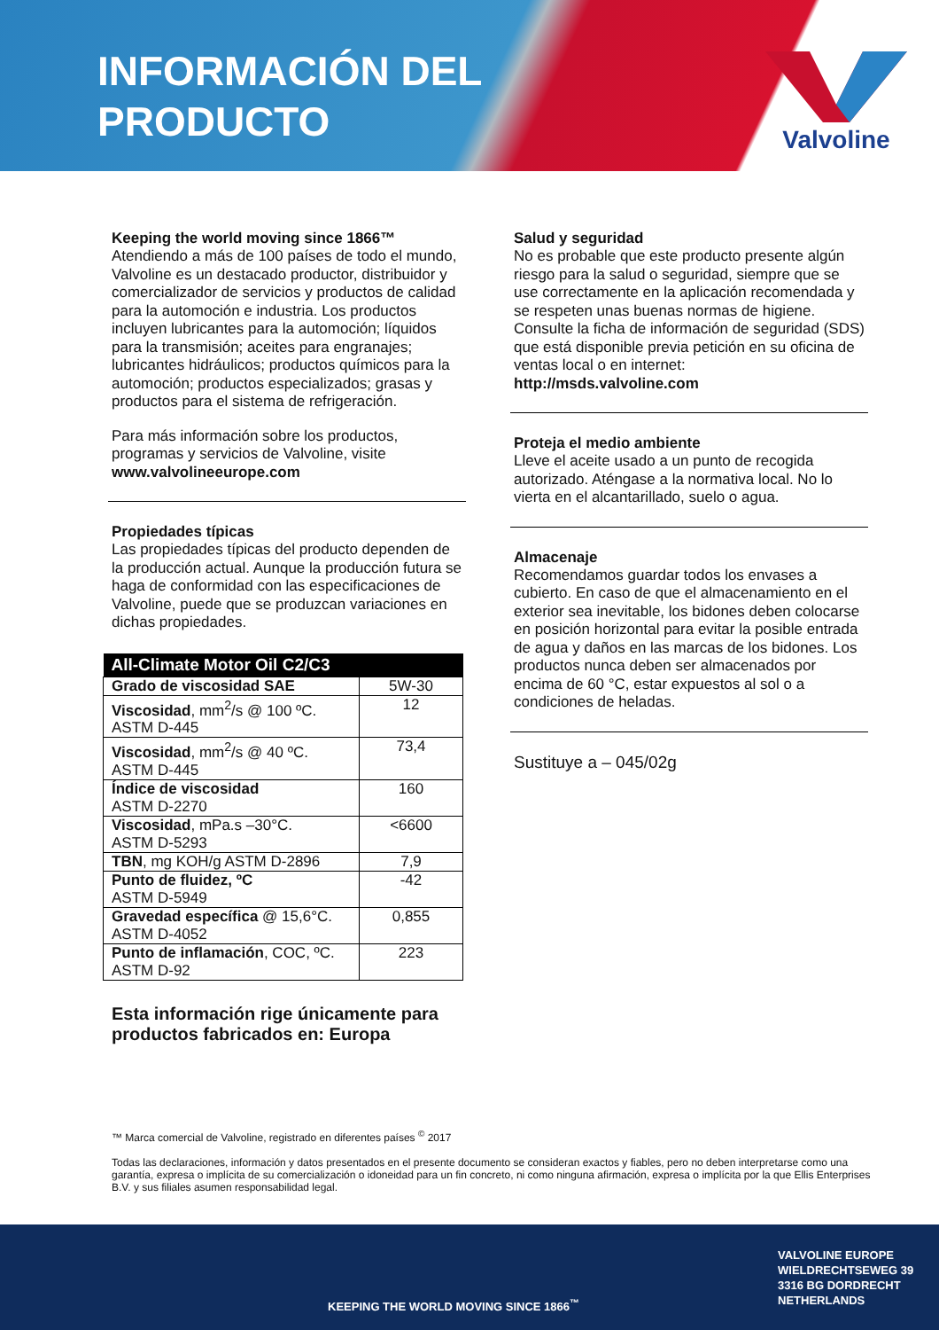INFORMACIÓN DEL
PRODUCTO
Valvoline
Keeping the world moving since 1866™
Atendiendo a más de 100 países de todo el mundo, Valvoline es un destacado productor, distribuidor y comercializador de servicios y productos de calidad para la automoción e industria. Los productos incluyen lubricantes para la automoción; líquidos para la transmisión; aceites para engranajes; lubricantes hidráulicos; productos químicos para la automoción; productos especializados; grasas y productos para el sistema de refrigeración.
Para más información sobre los productos, programas y servicios de Valvoline, visite www.valvolineeurope.com
Propiedades típicas
Las propiedades típicas del producto dependen de la producción actual. Aunque la producción futura se haga de conformidad con las especificaciones de Valvoline, puede que se produzcan variaciones en dichas propiedades.
| All-Climate Motor Oil C2/C3 | |
| --- | --- |
| Grado de viscosidad SAE | 5W-30 |
| Viscosidad , mm<sup>2</sup>/s @ 100 ºC. ASTM D-445 | 12 |
| Viscosidad , mm<sup>2</sup>/s @ 40 ºC. ASTM D-445 | 73,4 |
| Índice de viscosidad ASTM D-2270 | 160 |
| Viscosidad , mPa.s –30°C. ASTM D-5293 | <6600 |
| TBN , mg KOH/g ASTM D-2896 | 7,9 |
| Punto de fluidez, ºC ASTM D-5949 | -42 |
| Gravedad específica @ 15,6°C. ASTM D-4052 | 0,855 |
| Punto de inflamación , COC, ºC. ASTM D-92 | 223 |
Esta información rige únicamente para productos fabricados en: Europa
Salud y seguridad
No es probable que este producto presente algún riesgo para la salud o seguridad, siempre que se use correctamente en la aplicación recomendada y se respeten unas buenas normas de higiene. Consulte la ficha de información de seguridad (SDS) que está disponible previa petición en su oficina de ventas local o en internet: http://msds.valvoline.com
Proteja el medio ambiente
Lleve el aceite usado a un punto de recogida autorizado. Aténgase a la normativa local. No lo vierta en el alcantarillado, suelo o agua.
Almacenaje
Recomendamos guardar todos los envases a cubierto. En caso de que el almacenamiento en el exterior sea inevitable, los bidones deben colocarse en posición horizontal para evitar la posible entrada de agua y daños en las marcas de los bidones. Los productos nunca deben ser almacenados por encima de 60 °C, estar expuestos al sol o a condiciones de heladas.
Sustituye a – 045/02g
™ Marca comercial de Valvoline, registrado en diferentes países <sup>©</sup> 2017
Todas las declaraciones, información y datos presentados en el presente documento se consideran exactos y fiables, pero no deben interpretarse como una garantía, expresa o implícita de su comercialización o idoneidad para un fin concreto, ni como ninguna afirmación, expresa o implícita por la que Ellis Enterprises B.V. y sus filiales asumen responsabilidad legal.
KEEPING THE WORLD MOVING SINCE 1866<sup>™</sup>
VALVOLINE EUROPE
WIELDRECHTSEWEG 39
3316 BG DORDRECHT
NETHERLANDS